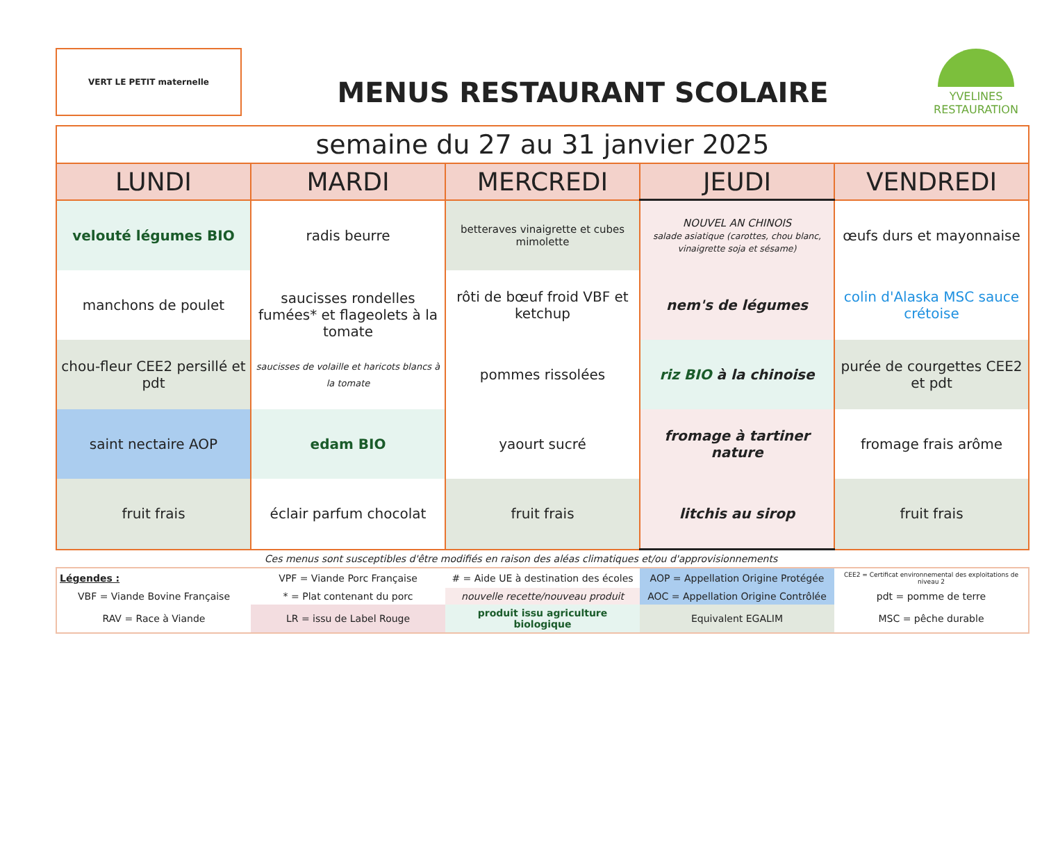VERT LE PETIT maternelle
MENUS RESTAURANT SCOLAIRE
YVELINES
RESTAURATION
| semaine du 27 au 31 janvier 2025 | | | | |
| LUNDI | MARDI | MERCREDI | JEUDI | VENDREDI |
| velouté légumes BIO | radis beurre | betteraves vinaigrette et cubes mimolette | NOUVEL AN CHINOIS salade asiatique (carottes, chou blanc, vinaigrette soja et sésame) | œufs durs et mayonnaise |
| manchons de poulet | saucisses rondelles fumées* et flageolets à la tomate saucisses de volaille et haricots blancs à la tomate | rôti de bœuf froid VBF et ketchup | nem's de légumes | colin d'Alaska MSC sauce crétoise |
| chou-fleur CEE2 persillé et pdt | | pommes rissolées | riz BIO à la chinoise | purée de courgettes CEE2 et pdt |
| saint nectaire AOP | edam BIO | yaourt sucré | fromage à tartiner nature | fromage frais arôme |
| fruit frais | éclair parfum chocolat | fruit frais | litchis au sirop | fruit frais |
Ces menus sont susceptibles d'être modifiés en raison des aléas climatiques et/ou d'approvisionnements
| Légendes : | VPF = Viande Porc Française | # = Aide UE à destination des écoles | AOP = Appellation Origine Protégée | CEE2 = Certificat environnemental des exploitations de niveau 2 |
| VBF = Viande Bovine Française | * = Plat contenant du porc | nouvelle recette/nouveau produit | AOC = Appellation Origine Contrôlée | pdt = pomme de terre |
| RAV = Race à Viande | LR = issu de Label Rouge | produit issu agriculture biologique | Equivalent EGALIM | MSC = pêche durable |